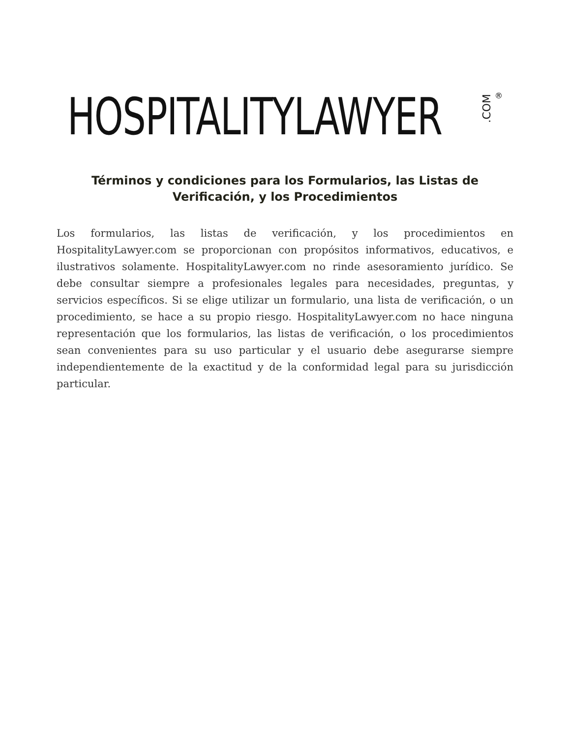HOSPITALITYLAWYER.COM ®
Términos y condiciones para los Formularios, las Listas de Verificación, y los Procedimientos
Los formularios, las listas de verificación, y los procedimientos en HospitalityLawyer.com se proporcionan con propósitos informativos, educativos, e ilustrativos solamente. HospitalityLawyer.com no rinde asesoramiento jurídico. Se debe consultar siempre a profesionales legales para necesidades, preguntas, y servicios específicos. Si se elige utilizar un formulario, una lista de verificación, o un procedimiento, se hace a su propio riesgo. HospitalityLawyer.com no hace ninguna representación que los formularios, las listas de verificación, o los procedimientos sean convenientes para su uso particular y el usuario debe asegurarse siempre independientemente de la exactitud y de la conformidad legal para su jurisdicción particular.